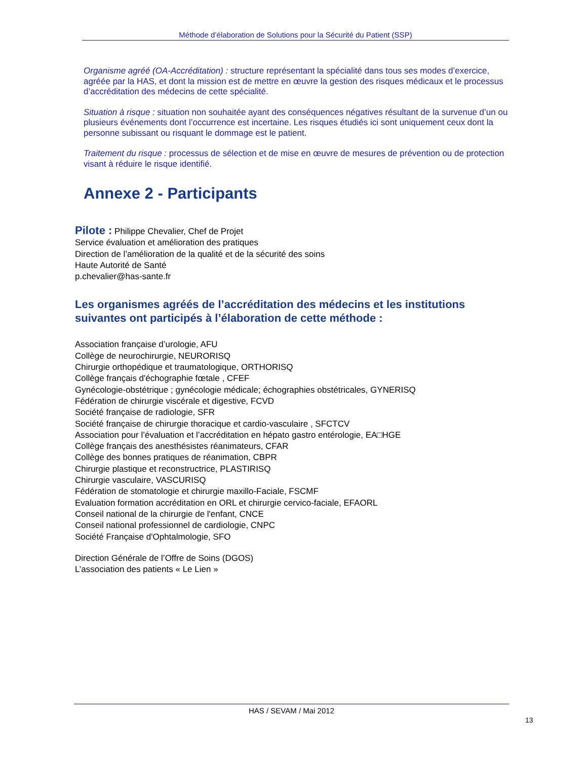Méthode d’élaboration de Solutions pour la Sécurité du Patient (SSP)
Organisme agréé (OA-Accréditation) : structure représentant la spécialité dans tous ses modes d’exercice, agréée par la HAS, et dont la mission est de mettre en œuvre la gestion des risques médicaux et le processus d’accréditation des médecins de cette spécialité.
Situation à risque : situation non souhaitée ayant des conséquences négatives résultant de la survenue d’un ou plusieurs événements dont l’occurrence est incertaine. Les risques étudiés ici sont uniquement ceux dont la personne subissant ou risquant le dommage est le patient.
Traitement du risque : processus de sélection et de mise en œuvre de mesures de prévention ou de protection visant à réduire le risque identifié.
Annexe 2 - Participants
Pilote : Philippe Chevalier, Chef de Projet
Service évaluation et amélioration des pratiques
Direction de l’amélioration de la qualité et de la sécurité des soins
Haute Autorité de Santé
p.chevalier@has-sante.fr
Les organismes agréés de l’accréditation des médecins et les institutions suivantes ont participés à l’élaboration de cette méthode :
Association française d’urologie, AFU
Collège de neurochirurgie, NEURORISQ
Chirurgie orthopédique et traumatologique, ORTHORISQ
Collège français d'échographie fœtale , CFEF
Gynécologie-obstétrique ; gynécologie médicale; échographies obstétricales, GYNERISQ
Fédération de chirurgie viscérale et digestive, FCVD
Société française de radiologie, SFR
Société française de chirurgie thoracique et cardio-vasculaire , SFCTCV
Association pour l’évaluation et l’accréditation en hépato gastro entérologie, EA□HGE
Collège français des anesthésistes réanimateurs, CFAR
Collège des bonnes pratiques de réanimation, CBPR
Chirurgie plastique et reconstructrice, PLASTIRISQ
Chirurgie vasculaire, VASCURISQ
Fédération de stomatologie et chirurgie maxillo-Faciale, FSCMF
Evaluation formation accréditation en ORL et chirurgie cervico-faciale, EFAORL
Conseil national de la chirurgie de l'enfant, CNCE
Conseil national professionnel de cardiologie, CNPC
Société Française d'Ophtalmologie, SFO
Direction Générale de l’Offre de Soins (DGOS)
L’association des patients « Le Lien »
HAS / SEVAM / Mai 2012
13